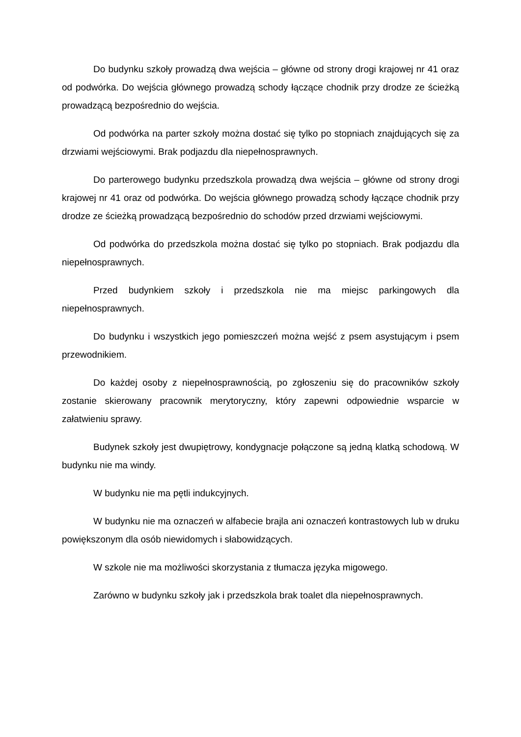Do budynku szkoły prowadzą dwa wejścia – główne od strony drogi krajowej nr 41 oraz od podwórka. Do wejścia głównego prowadzą schody łączące chodnik przy drodze ze ścieżką prowadzącą bezpośrednio do wejścia.
Od podwórka na parter szkoły można dostać się tylko po stopniach znajdujących się za drzwiami wejściowymi. Brak podjazdu dla niepełnosprawnych.
Do parterowego budynku przedszkola prowadzą dwa wejścia – główne od strony drogi krajowej nr 41 oraz od podwórka. Do wejścia głównego prowadzą schody łączące chodnik przy drodze ze ścieżką prowadzącą bezpośrednio do schodów przed drzwiami wejściowymi.
Od podwórka do przedszkola można dostać się tylko po stopniach. Brak podjazdu dla niepełnosprawnych.
Przed budynkiem szkoły i przedszkola nie ma miejsc parkingowych dla niepełnosprawnych.
Do budynku i wszystkich jego pomieszczeń można wejść z psem asystującym i psem przewodnikiem.
Do każdej osoby z niepełnosprawnością, po zgłoszeniu się do pracowników szkoły zostanie skierowany pracownik merytoryczny, który zapewni odpowiednie wsparcie w załatwieniu sprawy.
Budynek szkoły jest dwupiętrowy, kondygnacje połączone są jedną klatką schodową. W budynku nie ma windy.
W budynku nie ma pętli indukcyjnych.
W budynku nie ma oznaczeń w alfabecie brajla ani oznaczeń kontrastowych lub w druku powiększonym dla osób niewidomych i słabowidzących.
W szkole nie ma możliwości skorzystania z tłumacza języka migowego.
Zarówno w budynku szkoły jak i przedszkola brak toalet dla niepełnosprawnych.